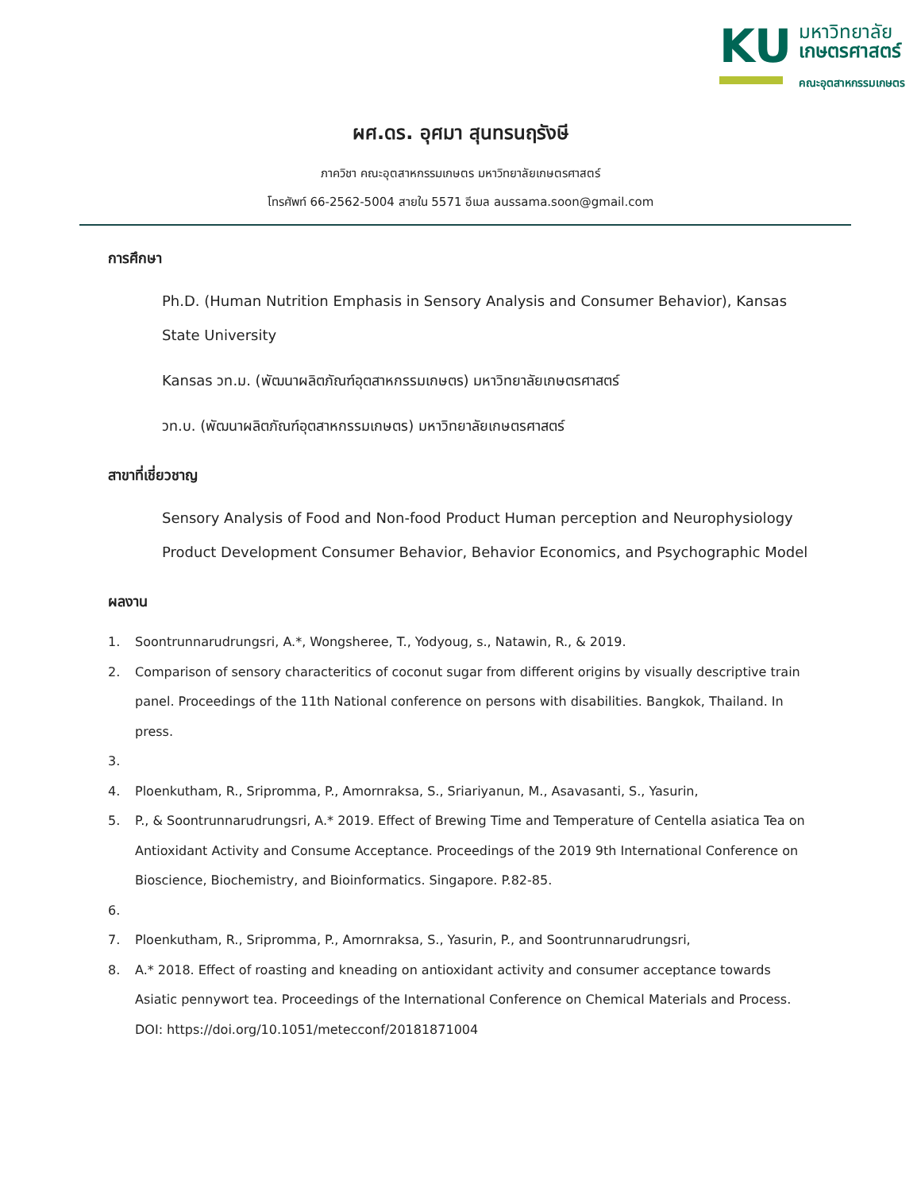KU
มหาวิทยาลัย
เกษตรศาสตร์
คณะอุตสาหกรรมเกษตร
ผศ.ดร. อุศมา สุนทรนฤรังษี
ภาควิชา คณะอุตสาหกรรมเกษตร มหาวิทยาลัยเกษตรศาสตร์
โทรศัพท์ 66-2562-5004 สายใน 5571 อีเมล aussama.soon@gmail.com
การศึกษา
Ph.D. (Human Nutrition Emphasis in Sensory Analysis and Consumer Behavior), Kansas State University
Kansas วท.ม. (พัฒนาผลิตภัณฑ์อุตสาหกรรมเกษตร) มหาวิทยาลัยเกษตรศาสตร์
วท.บ. (พัฒนาผลิตภัณฑ์อุตสาหกรรมเกษตร) มหาวิทยาลัยเกษตรศาสตร์
สาขาที่เชี่ยวชาญ
Sensory Analysis of Food and Non-food Product Human perception and Neurophysiology Product Development Consumer Behavior, Behavior Economics, and Psychographic Model
ผลงาน
1. Soontrunnarudrungsri, A.*, Wongsheree, T., Yodyoug, s., Natawin, R., & 2019.
2. Comparison of sensory characteritics of coconut sugar from different origins by visually descriptive train panel. Proceedings of the 11th National conference on persons with disabilities. Bangkok, Thailand. In press.
3.
4. Ploenkutham, R., Sripromma, P., Amornraksa, S., Sriariyanun, M., Asavasanti, S., Yasurin,
5. P., & Soontrunnarudrungsri, A.* 2019. Effect of Brewing Time and Temperature of Centella asiatica Tea on Antioxidant Activity and Consume Acceptance. Proceedings of the 2019 9th International Conference on Bioscience, Biochemistry, and Bioinformatics. Singapore. P.82-85.
6.
7. Ploenkutham, R., Sripromma, P., Amornraksa, S., Yasurin, P., and Soontrunnarudrungsri,
8. A.* 2018. Effect of roasting and kneading on antioxidant activity and consumer acceptance towards Asiatic pennywort tea. Proceedings of the International Conference on Chemical Materials and Process. DOI: https://doi.org/10.1051/metecconf/20181871004